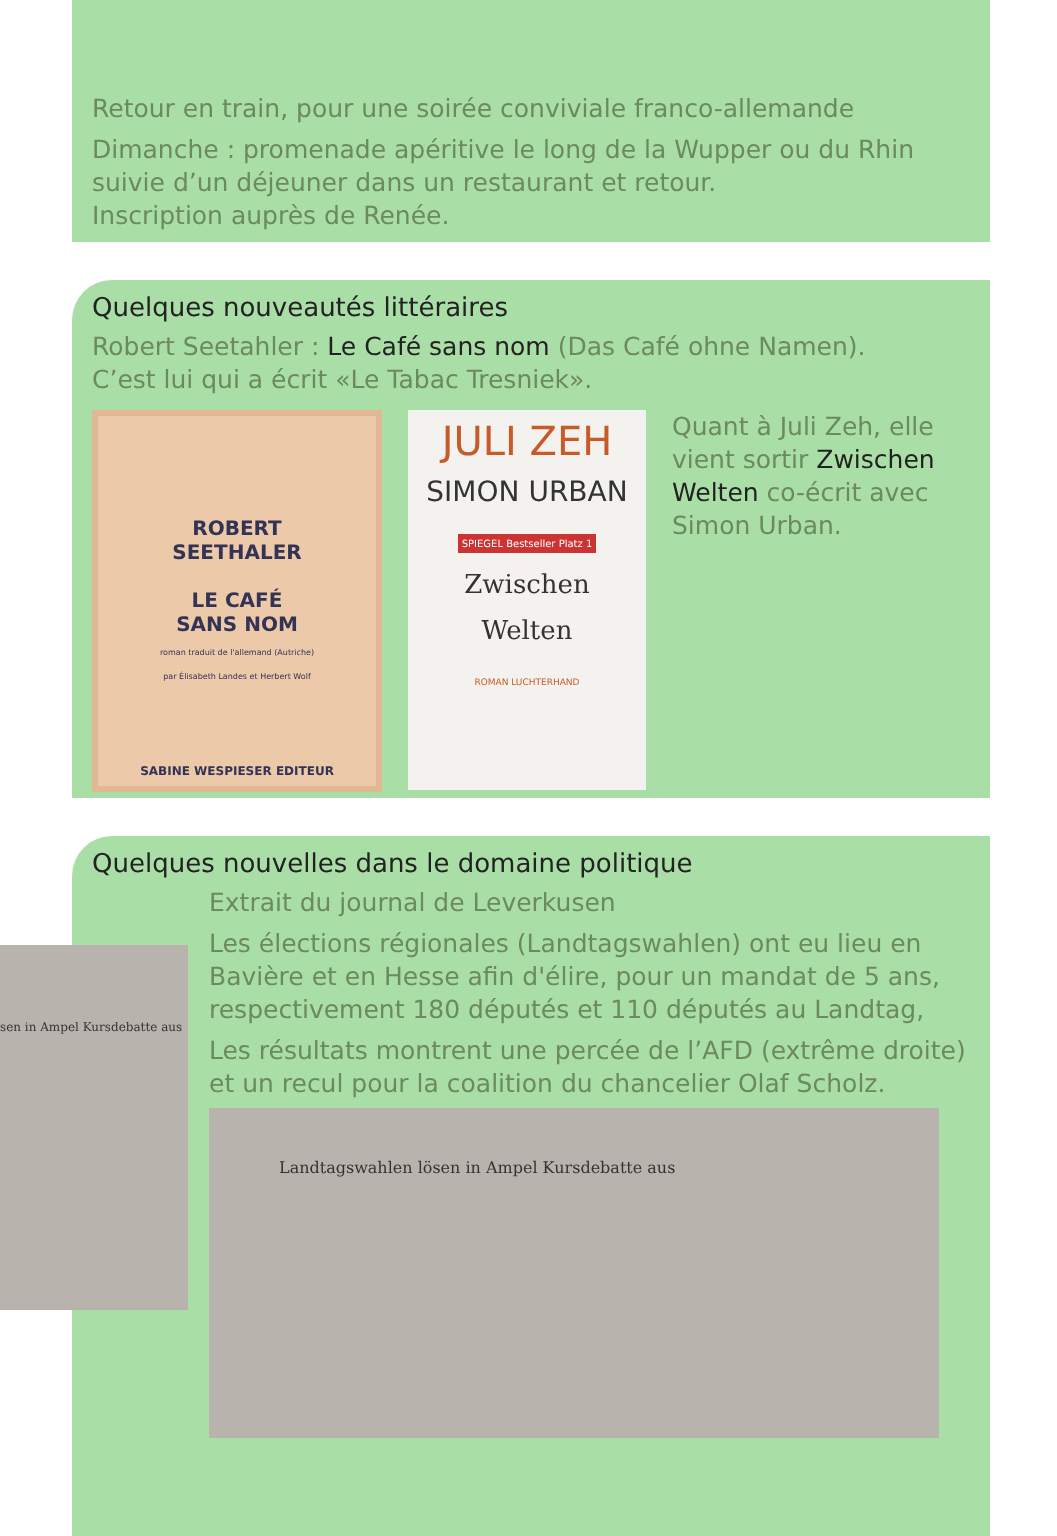Retour en train, pour une soirée conviviale franco-allemande
Dimanche : promenade apéritive le long de la Wupper ou du Rhin suivie d’un déjeuner dans un restaurant et retour.
Inscription auprès de Renée.
Quelques nouveautés littéraires
Robert Seetahler : Le Café sans nom (Das Café ohne Namen).
C’est lui qui a écrit «Le Tabac Tresniek».
ROBERT
SEETHALER
LE CAFÉ
SANS NOM
roman traduit de l'allemand (Autriche)
par Élisabeth Landes et Herbert Wolf
SABINE WESPIESER EDITEUR
JULI ZEH
SIMON URBAN
SPIEGEL Bestseller Platz 1
Zwischen
Welten
ROMAN LUCHTERHAND
Quant à Juli Zeh, elle vient sortir Zwischen Welten co-écrit avec Simon Urban.
Quelques nouvelles dans le domaine politique
Extrait du journal de Leverkusen
Les élections régionales (Landtagswahlen) ont eu lieu en Bavière et en Hesse afin d'élire, pour un mandat de 5 ans, respectivement 180 députés et 110 députés au Landtag,
Les résultats montrent une percée de l’AFD (extrême droite) et un recul pour la coalition du chancelier Olaf Scholz.
Landtagswahlen lösen in Ampel Kursdebatte aus
sen in Ampel Kursdebatte aus